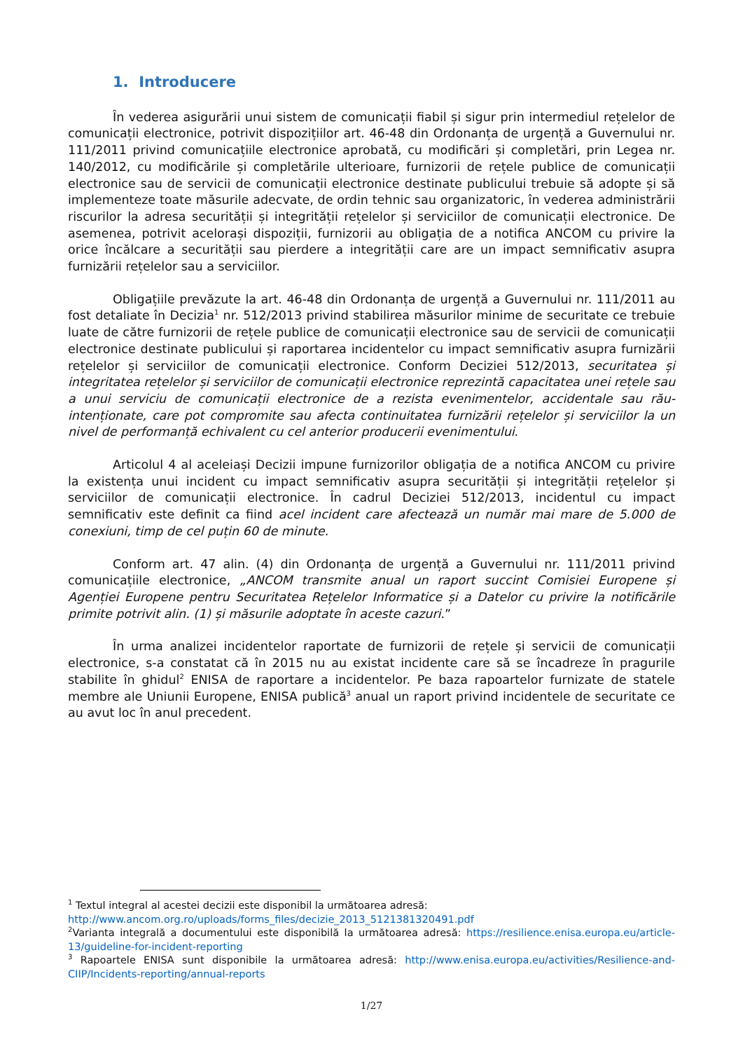1. Introducere
În vederea asigurării unui sistem de comunicații fiabil și sigur prin intermediul rețelelor de comunicații electronice, potrivit dispozițiilor art. 46-48 din Ordonanța de urgență a Guvernului nr. 111/2011 privind comunicațiile electronice aprobată, cu modificări și completări, prin Legea nr. 140/2012, cu modificările și completările ulterioare, furnizorii de rețele publice de comunicații electronice sau de servicii de comunicații electronice destinate publicului trebuie să adopte și să implementeze toate măsurile adecvate, de ordin tehnic sau organizatoric, în vederea administrării riscurilor la adresa securității și integrității rețelelor și serviciilor de comunicații electronice. De asemenea, potrivit acelorași dispoziții, furnizorii au obligația de a notifica ANCOM cu privire la orice încălcare a securității sau pierdere a integrității care are un impact semnificativ asupra furnizării rețelelor sau a serviciilor.
Obligațiile prevăzute la art. 46-48 din Ordonanța de urgență a Guvernului nr. 111/2011 au fost detaliate în Decizia<sup>1</sup> nr. 512/2013 privind stabilirea măsurilor minime de securitate ce trebuie luate de către furnizorii de rețele publice de comunicații electronice sau de servicii de comunicații electronice destinate publicului și raportarea incidentelor cu impact semnificativ asupra furnizării rețelelor și serviciilor de comunicații electronice. Conform Deciziei 512/2013, securitatea și integritatea rețelelor și serviciilor de comunicații electronice reprezintă capacitatea unei rețele sau a unui serviciu de comunicații electronice de a rezista evenimentelor, accidentale sau rău-intenționate, care pot compromite sau afecta continuitatea furnizării rețelelor și serviciilor la un nivel de performanță echivalent cu cel anterior producerii evenimentului.
Articolul 4 al aceleiași Decizii impune furnizorilor obligația de a notifica ANCOM cu privire la existența unui incident cu impact semnificativ asupra securității și integrității rețelelor și serviciilor de comunicații electronice. În cadrul Deciziei 512/2013, incidentul cu impact semnificativ este definit ca fiind acel incident care afectează un număr mai mare de 5.000 de conexiuni, timp de cel puțin 60 de minute.
Conform art. 47 alin. (4) din Ordonanța de urgență a Guvernului nr. 111/2011 privind comunicațiile electronice, „ANCOM transmite anual un raport succint Comisiei Europene și Agenției Europene pentru Securitatea Rețelelor Informatice și a Datelor cu privire la notificările primite potrivit alin. (1) și măsurile adoptate în aceste cazuri.”
În urma analizei incidentelor raportate de furnizorii de rețele și servicii de comunicații electronice, s-a constatat că în 2015 nu au existat incidente care să se încadreze în pragurile stabilite în ghidul<sup>2</sup> ENISA de raportare a incidentelor. Pe baza rapoartelor furnizate de statele membre ale Uniunii Europene, ENISA publică<sup>3</sup> anual un raport privind incidentele de securitate ce au avut loc în anul precedent.
<sup>1</sup> Textul integral al acestei decizii este disponibil la următoarea adresă:
http://www.ancom.org.ro/uploads/forms_files/decizie_2013_5121381320491.pdf
<sup>2</sup> Varianta integrală a documentului este disponibilă la următoarea adresă: https://resilience.enisa.europa.eu/article-13/guideline-for-incident-reporting
<sup>3</sup> Rapoartele ENISA sunt disponibile la următoarea adresă: http://www.enisa.europa.eu/activities/Resilience-and-CIIP/Incidents-reporting/annual-reports
1/27